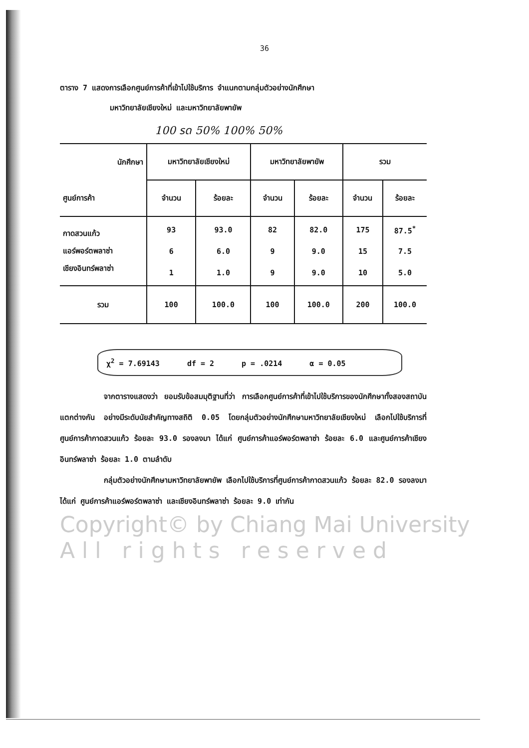36
ตาราง 7 แสดงการเลือกศูนย์การค้าที่เข้าไปใช้บริการ จำแนกตามกลุ่มตัวอย่างนักศึกษา
มหาวิทยาลัยเชียงใหม่ และมหาวิทยาลัยพายัพ
100 รด 50% 100% 50%
| นักศึกษา | มหาวิทยาลัยเชียงใหม่ | | มหาวิทยาลัยพายัพ | | รวม | |
| --- | --- | --- | --- | --- | --- | --- |
| ศูนย์การค้า | จำนวน | ร้อยละ | จำนวน | ร้อยละ | จำนวน | ร้อยละ |
| กาดสวนแก้ว | 93 | 93.0 | 82 | 82.0 | 175 | 87.5<sup>*</sup> |
| แอร์พอร์ตพลาซ่า | 6 | 6.0 | 9 | 9.0 | 15 | 7.5 |
| เชียงอินทร์พลาซ่า | 1 | 1.0 | 9 | 9.0 | 10 | 5.0 |
| รวม | 100 | 100.0 | 100 | 100.0 | 200 | 100.0 |
χ<sup>2</sup> = 7.69143 df = 2 p = .0214 α = 0.05
จากตารางแสดงว่า ยอมรับข้อสมมุติฐานที่ว่า การเลือกศูนย์การค้าที่เข้าไปใช้บริการของนักศึกษาทั้งสองสถาบัน แตกต่างกัน อย่างมีระดับนัยสำคัญทางสถิติ 0.05 โดยกลุ่มตัวอย่างนักศึกษามหาวิทยาลัยเชียงใหม่ เลือกไปใช้บริการที่ศูนย์การค้ากาดสวนแก้ว ร้อยละ 93.0 รองลงมา ได้แก่ ศูนย์การค้าแอร์พอร์ตพลาซ่า ร้อยละ 6.0 และศูนย์การค้าเชียงอินทร์พลาซ่า ร้อยละ 1.0 ตามลำดับ
กลุ่มตัวอย่างนักศึกษามหาวิทยาลัยพายัพ เลือกไปใช้บริการที่ศูนย์การค้ากาดสวนแก้ว ร้อยละ 82.0 รองลงมา ได้แก่ ศูนย์การค้าแอร์พอร์ตพลาซ่า และเชียงอินทร์พลาซ่า ร้อยละ 9.0 เท่ากัน
Copyright© by Chiang Mai University
A l l r i g h t s r e s e r v e d